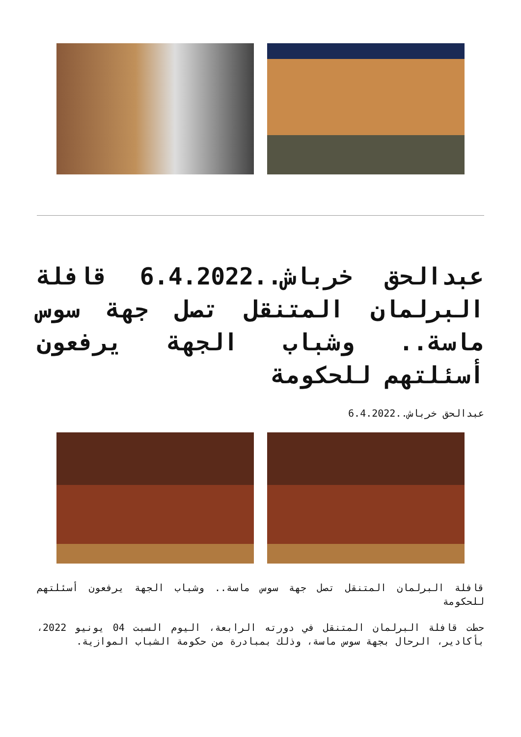عبدالحق خرباش..6.4.2022 قافلة البرلمان المتنقل تصل جهة سوس ماسة.. وشباب الجهة يرفعون أسئلتهم للحكومة
عبدالحق خرباش..6.4.2022
قافلة البرلمان المتنقل تصل جهة سوس ماسة.. وشباب الجهة يرفعون أسئلتهم للحكومة
حطت قافلة البرلمان المتنقل في دورته الرابعة، اليوم السبت 04 يونيو 2022، بأكادير، الرحال بجهة سوس ماسة، وذلك بمبادرة من حكومة الشباب الموازية.